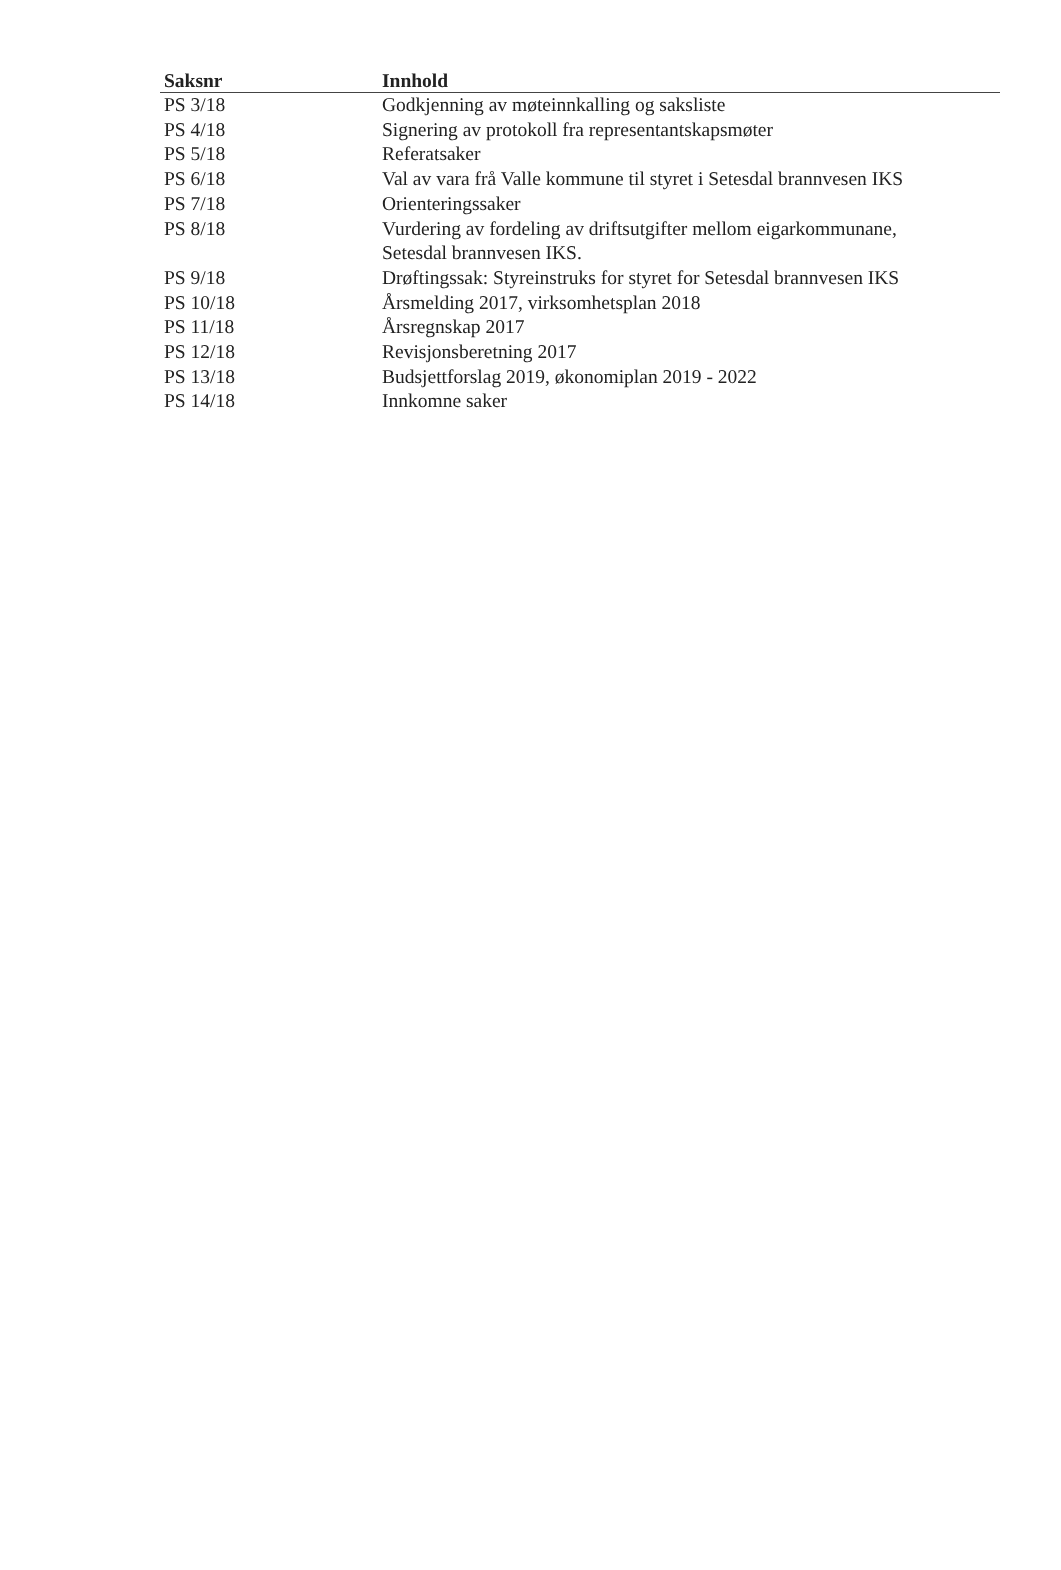| Saksnr | Innhold |
| --- | --- |
| PS 3/18 | Godkjenning av møteinnkalling og saksliste |
| PS 4/18 | Signering av protokoll fra representantskapsmøter |
| PS 5/18 | Referatsaker |
| PS 6/18 | Val av vara frå Valle kommune til styret i Setesdal brannvesen IKS |
| PS 7/18 | Orienteringssaker |
| PS 8/18 | Vurdering av fordeling av driftsutgifter mellom eigarkommunane, Setesdal brannvesen IKS. |
| PS 9/18 | Drøftingssak: Styreinstruks for styret for Setesdal brannvesen IKS |
| PS 10/18 | Årsmelding 2017, virksomhetsplan 2018 |
| PS 11/18 | Årsregnskap 2017 |
| PS 12/18 | Revisjonsberetning 2017 |
| PS 13/18 | Budsjettforslag 2019, økonomiplan 2019 - 2022 |
| PS 14/18 | Innkomne saker |